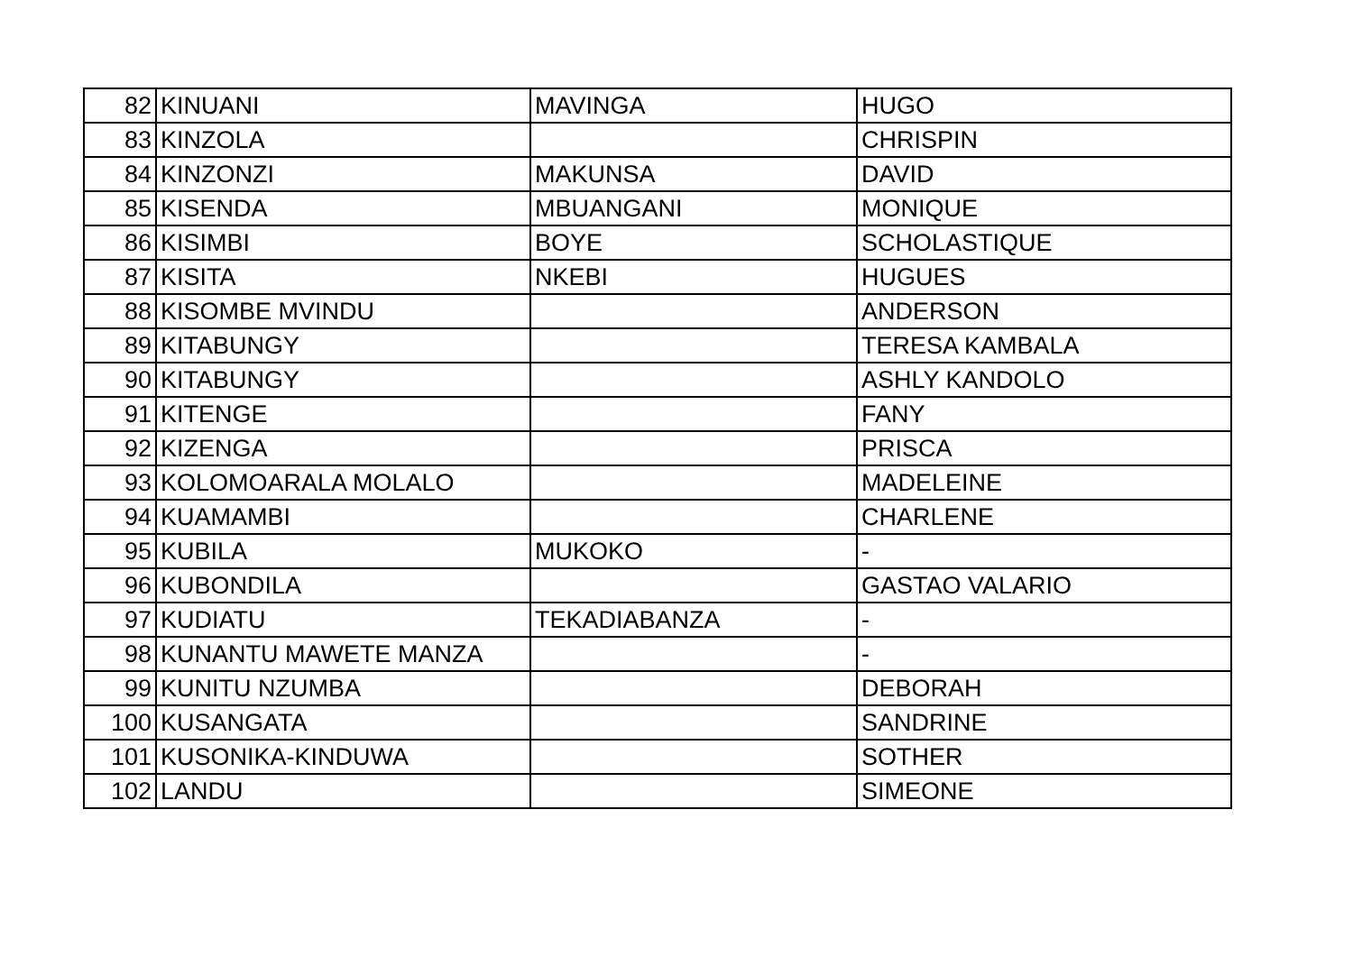| 82 | KINUANI | MAVINGA | HUGO |
| 83 | KINZOLA | | CHRISPIN |
| 84 | KINZONZI | MAKUNSA | DAVID |
| 85 | KISENDA | MBUANGANI | MONIQUE |
| 86 | KISIMBI | BOYE | SCHOLASTIQUE |
| 87 | KISITA | NKEBI | HUGUES |
| 88 | KISOMBE MVINDU | | ANDERSON |
| 89 | KITABUNGY | | TERESA KAMBALA |
| 90 | KITABUNGY | | ASHLY KANDOLO |
| 91 | KITENGE | | FANY |
| 92 | KIZENGA | | PRISCA |
| 93 | KOLOMOARALA MOLALO | | MADELEINE |
| 94 | KUAMAMBI | | CHARLENE |
| 95 | KUBILA | MUKOKO | - |
| 96 | KUBONDILA | | GASTAO VALARIO |
| 97 | KUDIATU | TEKADIABANZA | - |
| 98 | KUNANTU MAWETE MANZA | | - |
| 99 | KUNITU NZUMBA | | DEBORAH |
| 100 | KUSANGATA | | SANDRINE |
| 101 | KUSONIKA-KINDUWA | | SOTHER |
| 102 | LANDU | | SIMEONE |